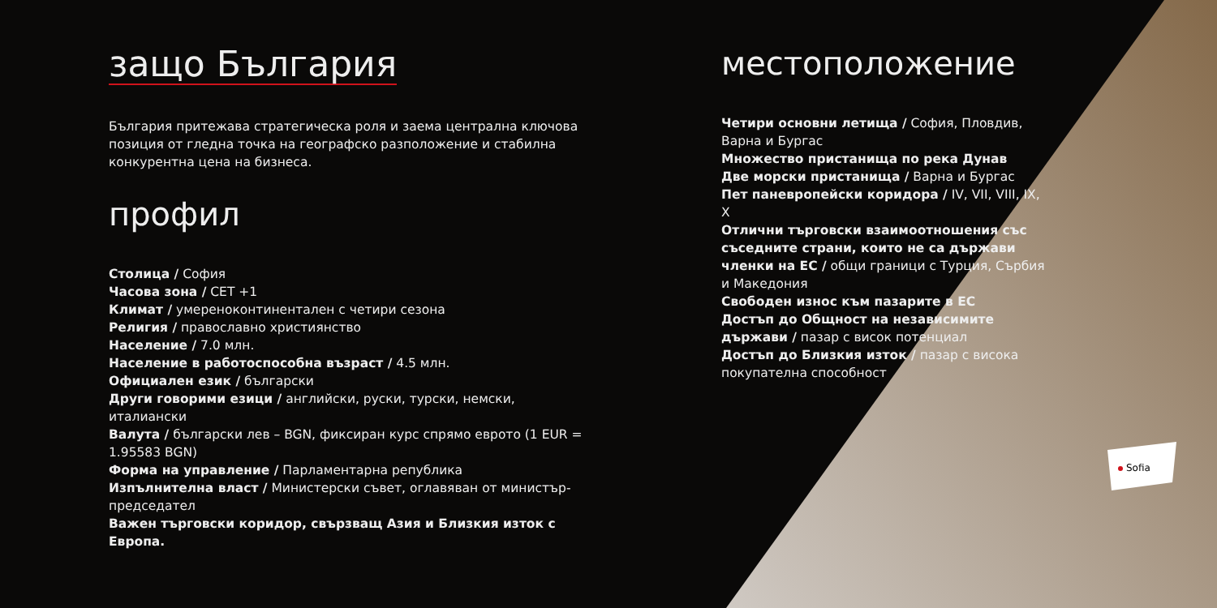защо България
България притежава стратегическа роля и заема централна ключова позиция от гледна точка на географско разположение и стабилна конкурентна цена на бизнеса.
профил
Столица / София
Часова зона / CET +1
Климат / умереноконтинентален с четири сезона
Религия / православно християнство
Население / 7.0 млн.
Население в работоспособна възраст / 4.5 млн.
Официален език / български
Други говорими езици / английски, руски, турски, немски, италиански
Валута / български лев – BGN, фиксиран курс спрямо еврото (1 EUR = 1.95583 BGN)
Форма на управление / Парламентарна република
Изпълнителна власт / Министерски съвет, оглавяван от министър-председател
Важен търговски коридор, свързващ Азия и Близкия изток с Европа.
местоположение
Четири основни летища / София, Пловдив, Варна и Бургас
Множество пристанища по река Дунав
Две морски пристанища / Варна и Бургас
Пет паневропейски коридора / IV, VII, VIII, IX, X
Отлични търговски взаимоотношения със съседните страни, които не са държави членки на ЕС / общи граници с Турция, Сърбия и Македония
Свободен износ към пазарите в ЕС
Достъп до Общност на независимите държави / пазар с висок потенциал
Достъп до Близкия изток / пазар с висока покупателна способност
Sofia